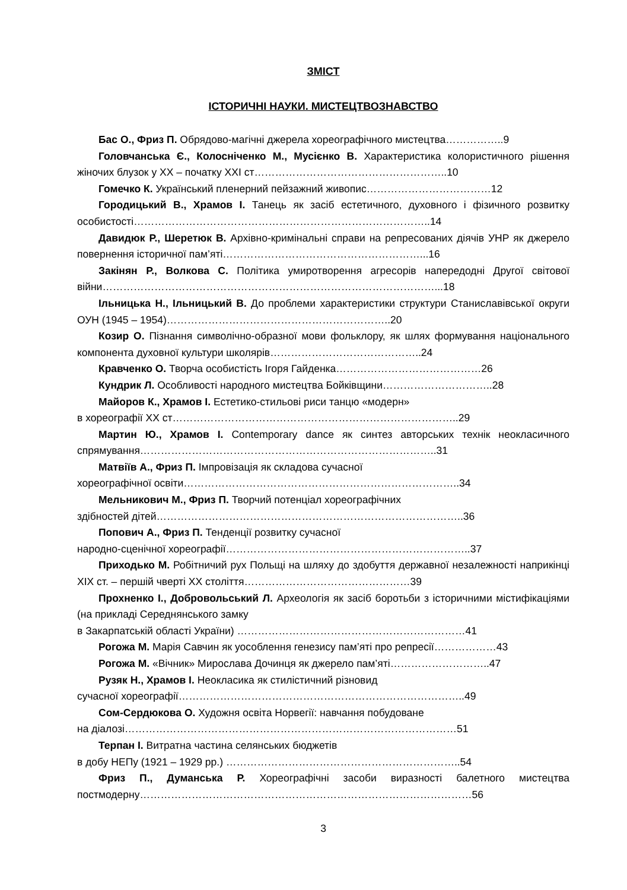ЗМІСТ
ІСТОРИЧНІ НАУКИ. МИСТЕЦТВОЗНАВСТВО
Бас О., Фриз П. Обрядово-магічні джерела хореографічного мистецтва……………..9
Головчанська Є., Колосніченко М., Мусієнко В. Характеристика колористичного рішення жіночих блузок у ХХ – початку ХХІ ст………………………………………………..10
Гомечко К. Український пленерний пейзажний живопис………………………………12
Городицький В., Храмов І. Танець як засіб естетичного, духовного і фізичного розвитку особистості…………………………………………………………………………..14
Давидюк Р., Шеретюк В. Архівно-кримінальні справи на репресованих діячів УНР як джерело повернення історичної пам’яті…………………………………………………...16
Закінян Р., Волкова С. Політика умиротворення агресорів напередодні Другої світової війни……………………………………………………………………………………...18
Ільницька Н., Ільницький В. До проблеми характеристики структури Станиславівської округи ОУН (1945 – 1954)………………………………………………………..20
Козир О. Пізнання символічно-образної мови фольклору, як шлях формування національного компонента духовної культури школярів……………………………………..24
Кравченко О. Творча особистість Ігоря Гайденка……………………………………26
Кундрик Л. Особливості народного мистецтва Бойківщини…………………………..28
Майоров К., Храмов І. Естетико-стильові риси танцю «модерн»
в хореографії ХХ ст………………………………………………………………………..29
Мартин Ю., Храмов І. Contemporary dance як синтез авторських технік неокласичного спрямування…………………………………………………………………………..31
Матвіїв А., Фриз П. Імпровізація як складова сучасної
хореографічної освіти……………………………………………………………………..34
Мельникович М., Фриз П. Творчий потенціал хореографічних
здібностей дітей……………………………………………………………………………..36
Попович А., Фриз П. Тенденції розвитку сучасної
народно-сценічної хореографії……………………………………………………………..37
Приходько М. Робітничий рух Польщі на шляху до здобуття державної незалежності наприкінці ХІХ ст. – першій чверті ХХ століття…………………………………………39
Прохненко І., Добровольський Л. Археологія як засіб боротьби з історичними містифікаціями (на прикладі Середнянського замку
в Закарпатській області України) …………………………………………………………41
Рогожа М. Марія Савчин як уособлення генезису пам’яті про репресії………………43
Рогожа М. «Вічник» Мирослава Дочинця як джерело пам’яті………………………..47
Рузяк Н., Храмов І. Неокласика як стилістичний різновид
сучасної хореографії………………………………………………………………………..49
Сом-Сердюкова О. Художня освіта Норвегії: навчання побудоване
на діалозі……………………………………………………………………………………51
Терпан І. Витратна частина селянських бюджетів
в добу НЕПу (1921 – 1929 рр.) …………………………………………………………..54
Фриз П., Думанська Р. Хореографічні засоби виразності балетного мистецтва постмодерну……………………………………………………………………………………56
3